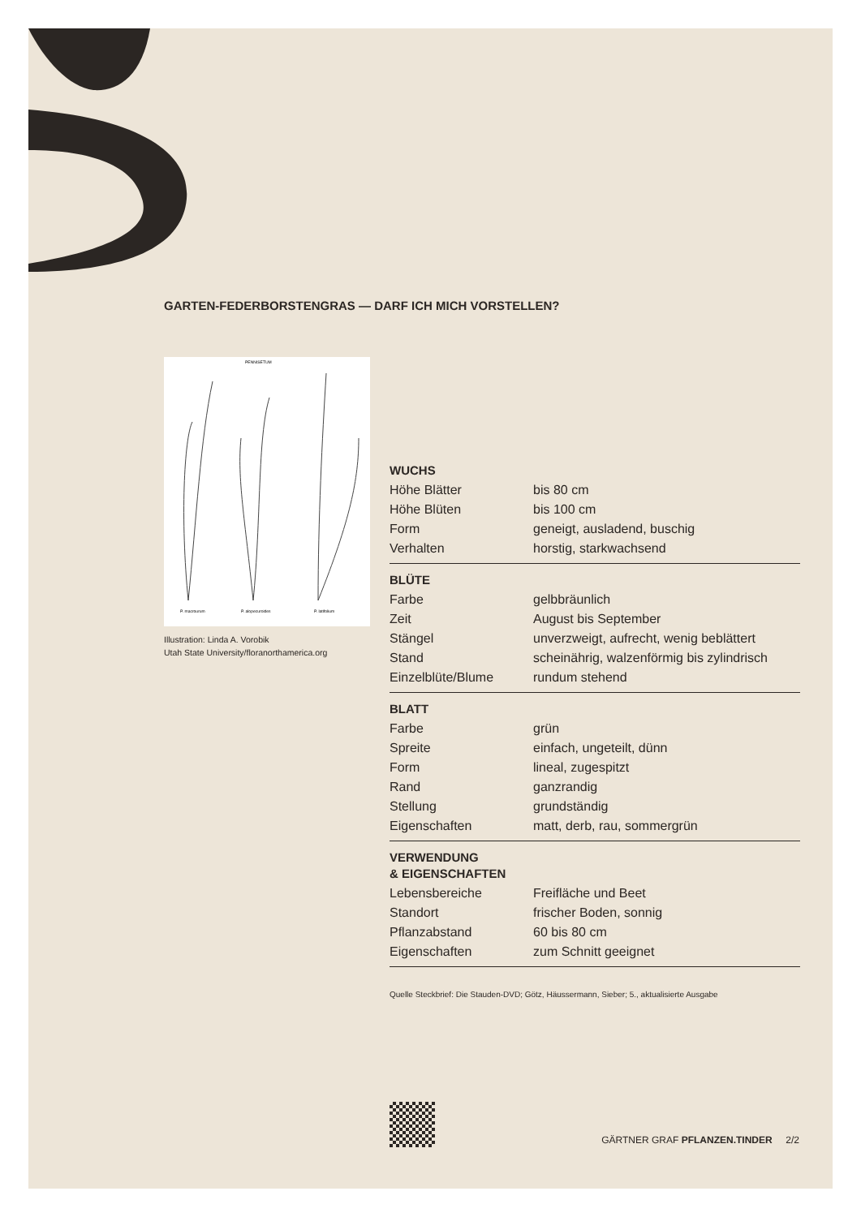GARTEN-FEDERBORSTENGRAS — DARF ICH MICH VORSTELLEN?
PENNISETUM
P. macrourum
P. alopecuroides
P. latifolium
Illustration: Linda A. Vorobik
Utah State University/floranorthamerica.org
| WUCHS | |
| --- | --- |
| Höhe Blätter | bis 80 cm |
| Höhe Blüten | bis 100 cm |
| Form | geneigt, ausladend, buschig |
| Verhalten | horstig, starkwachsend |
| BLÜTE | |
| Farbe | gelbbräunlich |
| Zeit | August bis September |
| Stängel | unverzweigt, aufrecht, wenig beblättert |
| Stand | scheinährig, walzenförmig bis zylindrisch |
| Einzelblüte/Blume | rundum stehend |
| BLATT | |
| Farbe | grün |
| Spreite | einfach, ungeteilt, dünn |
| Form | lineal, zugespitzt |
| Rand | ganzrandig |
| Stellung | grundständig |
| Eigenschaften | matt, derb, rau, sommergrün |
| VERWENDUNG & EIGENSCHAFTEN | |
| Lebensbereiche | Freifläche und Beet |
| Standort | frischer Boden, sonnig |
| Pflanzabstand | 60 bis 80 cm |
| Eigenschaften | zum Schnitt geeignet |
Quelle Steckbrief: Die Stauden-DVD; Götz, Häussermann, Sieber; 5., aktualisierte Ausgabe
GÄRTNER GRAF PFLANZEN.TINDER 2/2